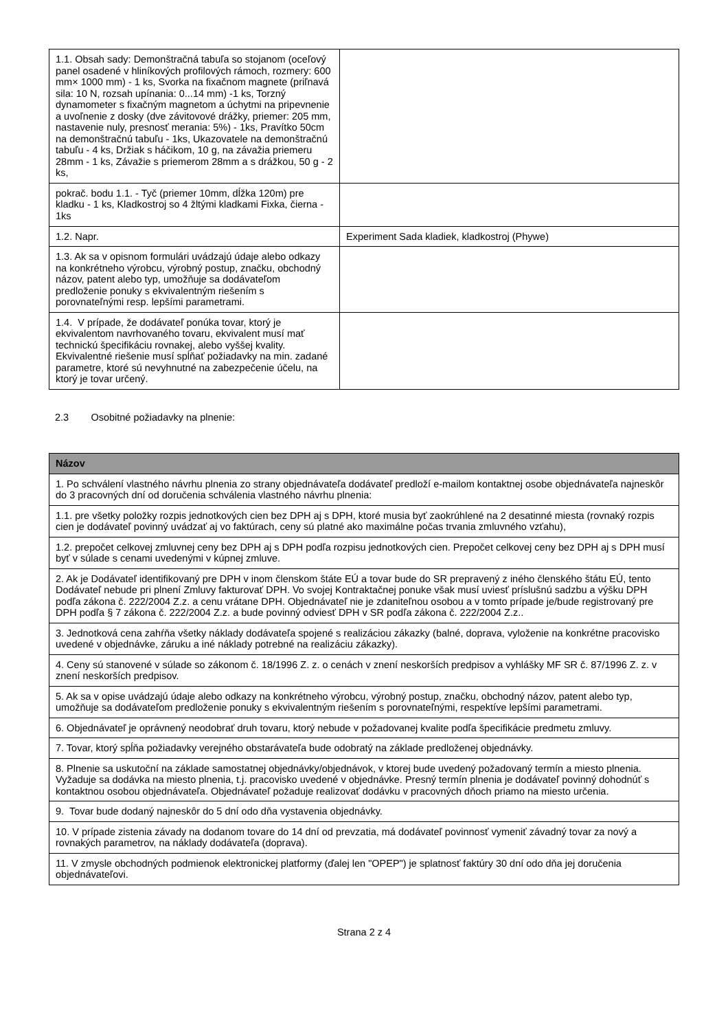| 1.1. Obsah sady: Demonštračná tabuľa so stojanom (oceľový panel osadené v hliníkových profilových rámoch, rozmery: 600 mm× 1000 mm) - 1 ks, Svorka na fixačnom magnete (priľnavá sila: 10 N, rozsah upínania: 0...14 mm) -1 ks, Torzný dynamometer s fixačným magnetom a úchytmi na pripevnenie a uvoľnenie z dosky (dve závitovové drážky, priemer: 205 mm, nastavenie nuly, presnosť merania: 5%) - 1ks, Pravítko 50cm na demonštračnú tabuľu - 1ks, Ukazovatele na demonštračnú tabuľu - 4 ks, Držiak s háčikom, 10 g, na závažia priemeru 28mm - 1 ks, Závažie s priemerom 28mm a s drážkou, 50 g - 2 ks, | |
| pokrač. bodu 1.1. - Tyč (priemer 10mm, dĺžka 120m) pre kladku - 1 ks, Kladkostroj so 4 žltými kladkami Fixka, čierna - 1ks | |
| 1.2. Napr. | Experiment Sada kladiek, kladkostroj (Phywe) |
| 1.3. Ak sa v opisnom formulári uvádzajú údaje alebo odkazy na konkrétneho výrobcu, výrobný postup, značku, obchodný názov, patent alebo typ, umožňuje sa dodávateľom predloženie ponuky s ekvivalentným riešením s porovnateľnými resp. lepšími parametrami. | |
| 1.4. V prípade, že dodávateľ ponúka tovar, ktorý je ekvivalentom navrhovaného tovaru, ekvivalent musí mať technickú špecifikáciu rovnakej, alebo vyššej kvality. Ekvivalentné riešenie musí spĺňať požiadavky na min. zadané parametre, ktoré sú nevyhnutné na zabezpečenie účelu, na ktorý je tovar určený. | |
2.3 Osobitné požiadavky na plnenie:
| Názov |
| --- |
| 1. Po schválení vlastného návrhu plnenia zo strany objednávateľa dodávateľ predloží e-mailom kontaktnej osobe objednávateľa najneskôr do 3 pracovných dní od doručenia schválenia vlastného návrhu plnenia: |
| 1.1. pre všetky položky rozpis jednotkových cien bez DPH aj s DPH, ktoré musia byť zaokrúhlené na 2 desatinné miesta (rovnaký rozpis cien je dodávateľ povinný uvádzať aj vo faktúrach, ceny sú platné ako maximálne počas trvania zmluvného vzťahu), |
| 1.2. prepočet celkovej zmluvnej ceny bez DPH aj s DPH podľa rozpisu jednotkových cien. Prepočet celkovej ceny bez DPH aj s DPH musí byť v súlade s cenami uvedenými v kúpnej zmluve. |
| 2. Ak je Dodávateľ identifikovaný pre DPH v inom členskom štáte EÚ a tovar bude do SR prepravený z iného členského štátu EÚ, tento Dodávateľ nebude pri plnení Zmluvy fakturovať DPH. Vo svojej Kontraktačnej ponuke však musí uviesť príslušnú sadzbu a výšku DPH podľa zákona č. 222/2004 Z.z. a cenu vrátane DPH. Objednávateľ nie je zdaniteľnou osobou a v tomto prípade je/bude registrovaný pre DPH podľa § 7 zákona č. 222/2004 Z.z. a bude povinný odviesť DPH v SR podľa zákona č. 222/2004 Z.z.. |
| 3. Jednotková cena zahŕňa všetky náklady dodávateľa spojené s realizáciou zákazky (balné, doprava, vyloženie na konkrétne pracovisko uvedené v objednávke, záruku a iné náklady potrebné na realizáciu zákazky). |
| 4. Ceny sú stanovené v súlade so zákonom č. 18/1996 Z. z. o cenách v znení neskorších predpisov a vyhlášky MF SR č. 87/1996 Z. z. v znení neskorších predpisov. |
| 5. Ak sa v opise uvádzajú údaje alebo odkazy na konkrétneho výrobcu, výrobný postup, značku, obchodný názov, patent alebo typ, umožňuje sa dodávateľom predloženie ponuky s ekvivalentným riešením s porovnateľnými, respektíve lepšími parametrami. |
| 6. Objednávateľ je oprávnený neodobrať druh tovaru, ktorý nebude v požadovanej kvalite podľa špecifikácie predmetu zmluvy. |
| 7. Tovar, ktorý spĺňa požiadavky verejného obstarávateľa bude odobratý na základe predloženej objednávky. |
| 8. Plnenie sa uskutoční na základe samostatnej objednávky/objednávok, v ktorej bude uvedený požadovaný termín a miesto plnenia. Vyžaduje sa dodávka na miesto plnenia, t.j. pracovisko uvedené v objednávke. Presný termín plnenia je dodávateľ povinný dohodnúť s kontaktnou osobou objednávateľa. Objednávateľ požaduje realizovať dodávku v pracovných dňoch priamo na miesto určenia. |
| 9. Tovar bude dodaný najneskôr do 5 dní odo dňa vystavenia objednávky. |
| 10. V prípade zistenia závady na dodanom tovare do 14 dní od prevzatia, má dodávateľ povinnosť vymeniť závadný tovar za nový a rovnakých parametrov, na náklady dodávateľa (doprava). |
| 11. V zmysle obchodných podmienok elektronickej platformy (ďalej len "OPEP") je splatnosť faktúry 30 dní odo dňa jej doručenia objednávateľovi. |
Strana 2 z 4